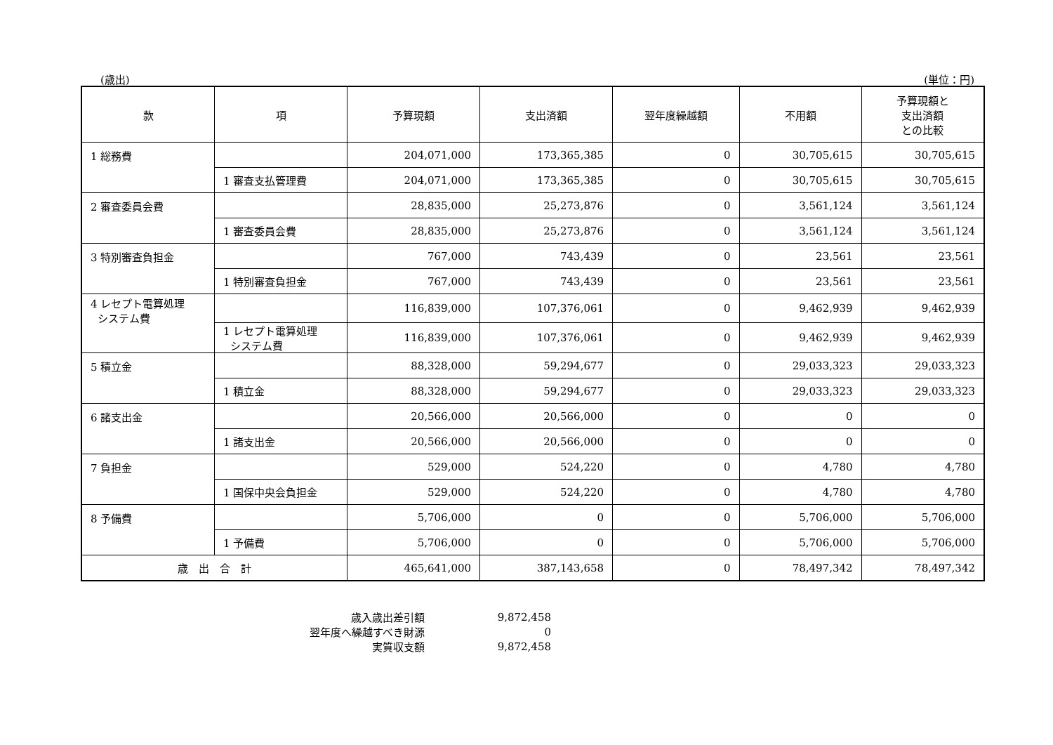(歳出) (単位：円)
| 款 | 項 | 予算現額 | 支出済額 | 翌年度繰越額 | 不用額 | 予算現額と 支出済額 との比較 |
| --- | --- | --- | --- | --- | --- | --- |
| 1 総務費 | | 204,071,000 | 173,365,385 | 0 | 30,705,615 | 30,705,615 |
| | 1 審査支払管理費 | 204,071,000 | 173,365,385 | 0 | 30,705,615 | 30,705,615 |
| 2 審査委員会費 | | 28,835,000 | 25,273,876 | 0 | 3,561,124 | 3,561,124 |
| | 1 審査委員会費 | 28,835,000 | 25,273,876 | 0 | 3,561,124 | 3,561,124 |
| 3 特別審査負担金 | | 767,000 | 743,439 | 0 | 23,561 | 23,561 |
| | 1 特別審査負担金 | 767,000 | 743,439 | 0 | 23,561 | 23,561 |
| 4 レセプト電算処理 システム費 | | 116,839,000 | 107,376,061 | 0 | 9,462,939 | 9,462,939 |
| | 1 レセプト電算処理 システム費 | 116,839,000 | 107,376,061 | 0 | 9,462,939 | 9,462,939 |
| 5 積立金 | | 88,328,000 | 59,294,677 | 0 | 29,033,323 | 29,033,323 |
| | 1 積立金 | 88,328,000 | 59,294,677 | 0 | 29,033,323 | 29,033,323 |
| 6 諸支出金 | | 20,566,000 | 20,566,000 | 0 | 0 | 0 |
| | 1 諸支出金 | 20,566,000 | 20,566,000 | 0 | 0 | 0 |
| 7 負担金 | | 529,000 | 524,220 | 0 | 4,780 | 4,780 |
| | 1 国保中央会負担金 | 529,000 | 524,220 | 0 | 4,780 | 4,780 |
| 8 予備費 | | 5,706,000 | 0 | 0 | 5,706,000 | 5,706,000 |
| | 1 予備費 | 5,706,000 | 0 | 0 | 5,706,000 | 5,706,000 |
| 歳 出 合 計 | | 465,641,000 | 387,143,658 | 0 | 78,497,342 | 78,497,342 |
| 歳入歳出差引額 | 9,872,458 |
| 翌年度へ繰越すべき財源 | 0 |
| 実質収支額 | 9,872,458 |